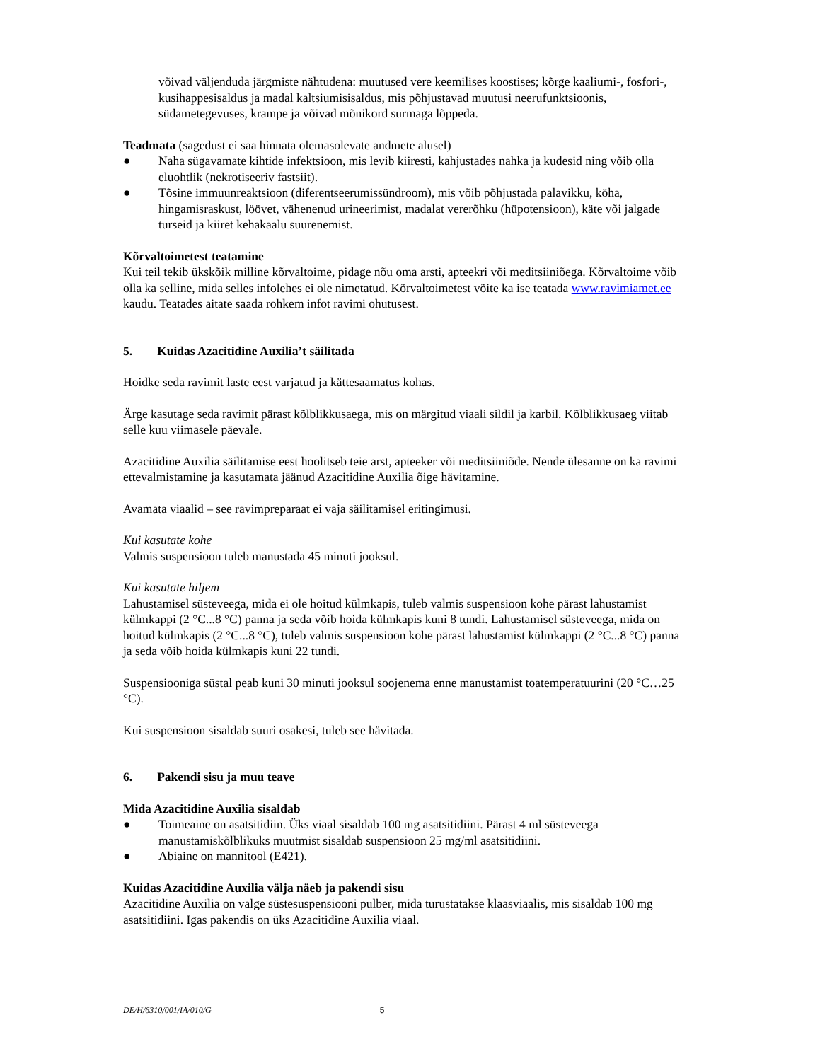võivad väljenduda järgmiste nähtudena: muutused vere keemilises koostises; kõrge kaaliumi-, fosfori-, kusihappesisaldus ja madal kaltsiumisisaldus, mis põhjustavad muutusi neerufunktsioonis, südametegevuses, krampe ja võivad mõnikord surmaga lõppeda.
Teadmata (sagedust ei saa hinnata olemasolevate andmete alusel)
● Naha sügavamate kihtide infektsioon, mis levib kiiresti, kahjustades nahka ja kudesid ning võib olla eluohtlik (nekrotiseeriv fastsiit).
● Tõsine immuunreaktsioon (diferentseerumissündroom), mis võib põhjustada palavikku, köha, hingamisraskust, löövet, vähenenud urineerimist, madalat vererõhku (hüpotensioon), käte või jalgade turseid ja kiiret kehakaalu suurenemist.
Kõrvaltoimetest teatamine
Kui teil tekib ükskõik milline kõrvaltoime, pidage nõu oma arsti, apteekri või meditsiiniõega. Kõrvaltoime võib olla ka selline, mida selles infolehes ei ole nimetatud. Kõrvaltoimetest võite ka ise teatada www.ravimiamet.ee kaudu. Teatades aitate saada rohkem infot ravimi ohutusest.
5. Kuidas Azacitidine Auxilia’t säilitada
Hoidke seda ravimit laste eest varjatud ja kättesaamatus kohas.
Ärge kasutage seda ravimit pärast kõlblikkusaega, mis on märgitud viaali sildil ja karbil. Kõlblikkusaeg viitab selle kuu viimasele päevale.
Azacitidine Auxilia säilitamise eest hoolitseb teie arst, apteeker või meditsiiniõde. Nende ülesanne on ka ravimi ettevalmistamine ja kasutamata jäänud Azacitidine Auxilia õige hävitamine.
Avamata viaalid – see ravimpreparaat ei vaja säilitamisel eritingimusi.
Kui kasutate kohe
Valmis suspensioon tuleb manustada 45 minuti jooksul.
Kui kasutate hiljem
Lahustamisel süsteveega, mida ei ole hoitud külmkapis, tuleb valmis suspensioon kohe pärast lahustamist külmkappi (2 °C...8 °C) panna ja seda võib hoida külmkapis kuni 8 tundi. Lahustamisel süsteveega, mida on hoitud külmkapis (2 °C...8 °C), tuleb valmis suspensioon kohe pärast lahustamist külmkappi (2 °C...8 °C) panna ja seda võib hoida külmkapis kuni 22 tundi.
Suspensiooniga süstal peab kuni 30 minuti jooksul soojenema enne manustamist toatemperatuurini (20 °C…25 °C).
Kui suspensioon sisaldab suuri osakesi, tuleb see hävitada.
6. Pakendi sisu ja muu teave
Mida Azacitidine Auxilia sisaldab
● Toimeaine on asatsitidiin. Üks viaal sisaldab 100 mg asatsitidiini. Pärast 4 ml süsteveega manustamiskõlblikuks muutmist sisaldab suspensioon 25 mg/ml asatsitidiini.
● Abiaine on mannitool (E421).
Kuidas Azacitidine Auxilia välja näeb ja pakendi sisu
Azacitidine Auxilia on valge süstesuspensiooni pulber, mida turustatakse klaasviaalis, mis sisaldab 100 mg asatsitidiini. Igas pakendis on üks Azacitidine Auxilia viaal.
DE/H/6310/001/IA/010/G 5